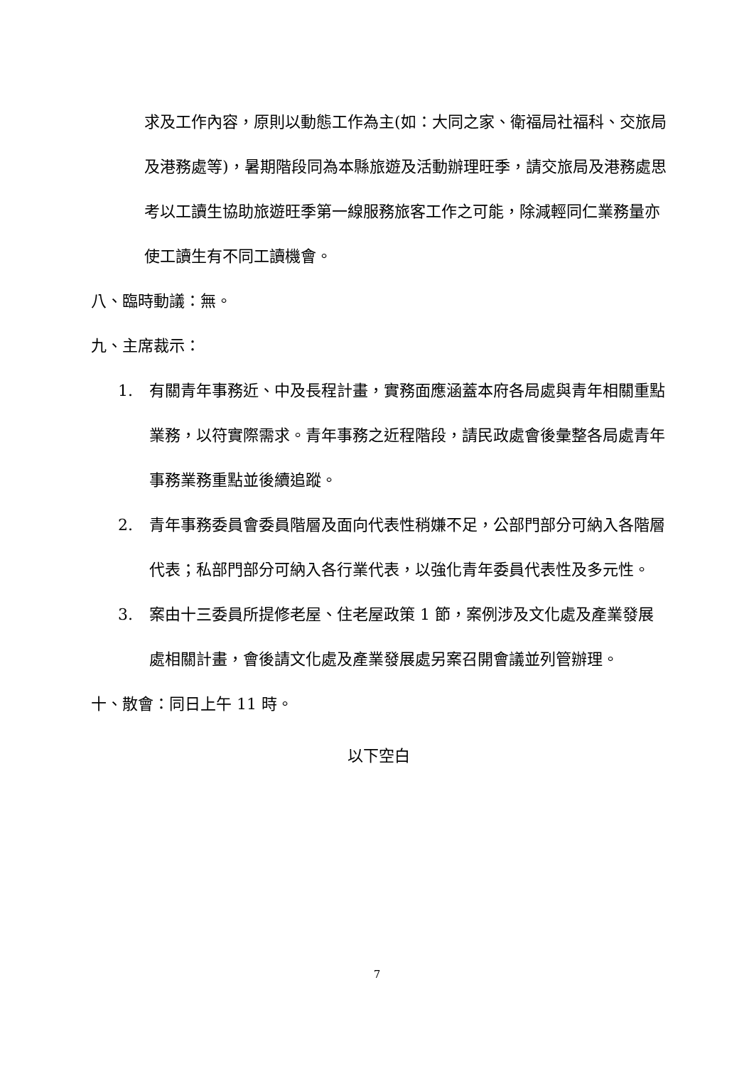求及工作內容，原則以動態工作為主(如：大同之家、衛福局社福科、交旅局及港務處等)，暑期階段同為本縣旅遊及活動辦理旺季，請交旅局及港務處思考以工讀生協助旅遊旺季第一線服務旅客工作之可能，除減輕同仁業務量亦使工讀生有不同工讀機會。
八、臨時動議：無。
九、主席裁示：
1. 有關青年事務近、中及長程計畫，實務面應涵蓋本府各局處與青年相關重點業務，以符實際需求。青年事務之近程階段，請民政處會後彙整各局處青年事務業務重點並後續追蹤。
2. 青年事務委員會委員階層及面向代表性稍嫌不足，公部門部分可納入各階層代表；私部門部分可納入各行業代表，以強化青年委員代表性及多元性。
3. 案由十三委員所提修老屋、住老屋政策 1 節，案例涉及文化處及產業發展處相關計畫，會後請文化處及產業發展處另案召開會議並列管辦理。
十、散會：同日上午 11 時。
以下空白
7